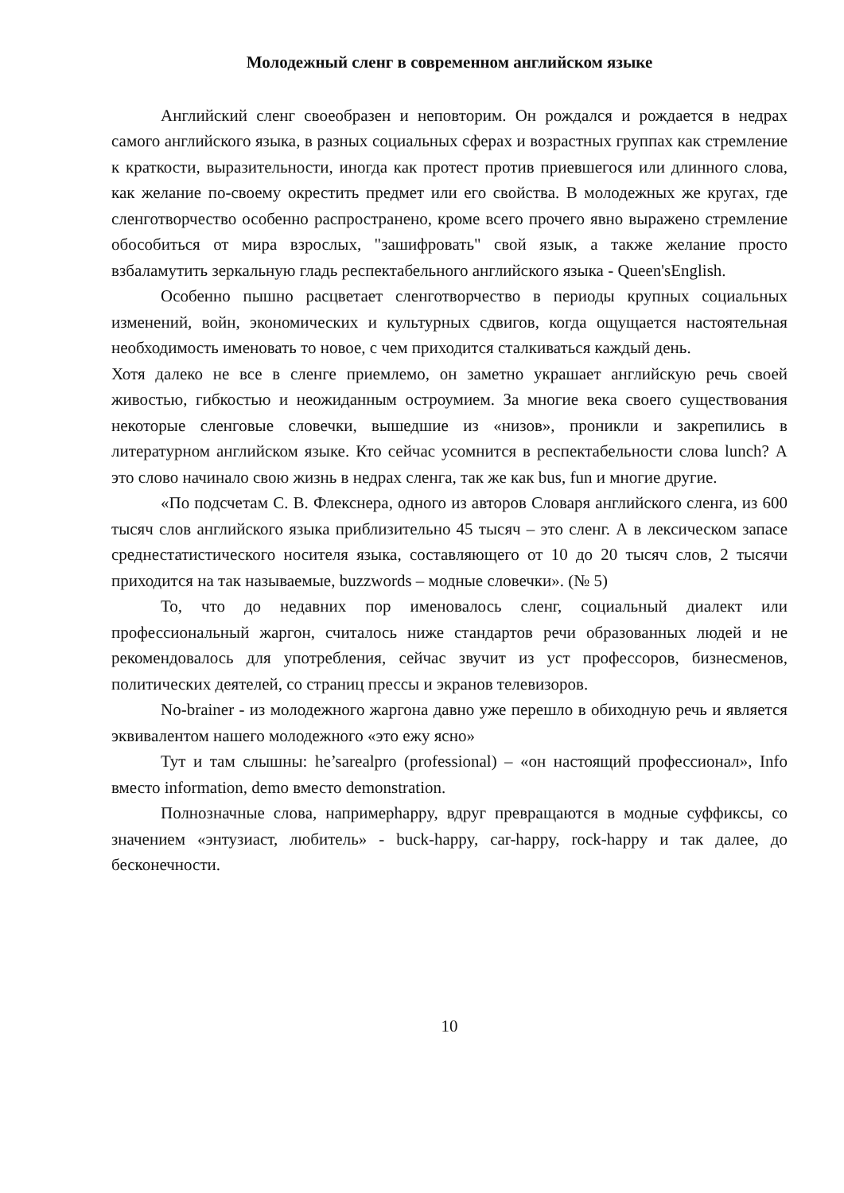Молодежный сленг в современном английском языке
Английский сленг своеобразен и неповторим. Он рождался и рождается в недрах самого английского языка, в разных социальных сферах и возрастных группах как стремление к краткости, выразительности, иногда как протест против приевшегося или длинного слова, как желание по-своему окрестить предмет или его свойства. В молодежных же кругах, где сленготворчество особенно распространено, кроме всего прочего явно выражено стремление обособиться от мира взрослых, "зашифровать" свой язык, а также желание просто взбаламутить зеркальную гладь респектабельного английского языка - Queen'sEnglish.
Особенно пышно расцветает сленготворчество в периоды крупных социальных изменений, войн, экономических и культурных сдвигов, когда ощущается настоятельная необходимость именовать то новое, с чем приходится сталкиваться каждый день.
Хотя далеко не все в сленге приемлемо, он заметно украшает английскую речь своей живостью, гибкостью и неожиданным остроумием. За многие века своего существования некоторые сленговые словечки, вышедшие из «низов», проникли и закрепились в литературном английском языке. Кто сейчас усомнится в респектабельности слова lunch? А это слово начинало свою жизнь в недрах сленга, так же как bus, fun и многие другие.
«По подсчетам С. В. Флекснера, одного из авторов Словаря английского сленга, из 600 тысяч слов английского языка приблизительно 45 тысяч – это сленг. А в лексическом запасе среднестатистического носителя языка, составляющего от 10 до 20 тысяч слов, 2 тысячи приходится на так называемые, buzzwords – модные словечки». (№ 5)
То, что до недавних пор именовалось сленг, социальный диалект или профессиональный жаргон, считалось ниже стандартов речи образованных людей и не рекомендовалось для употребления, сейчас звучит из уст профессоров, бизнесменов, политических деятелей, со страниц прессы и экранов телевизоров.
No-brainer - из молодежного жаргона давно уже перешло в обиходную речь и является эквивалентом нашего молодежного «это ежу ясно»
Тут и там слышны: he’sarealpro (professional) – «он настоящий профессионал», Info вместо information, demo вместо demonstration.
Полнозначные слова, напримерhappy, вдруг превращаются в модные суффиксы, со значением «энтузиаст, любитель» - buck-happy, car-happy, rock-happy и так далее, до бесконечности.
10